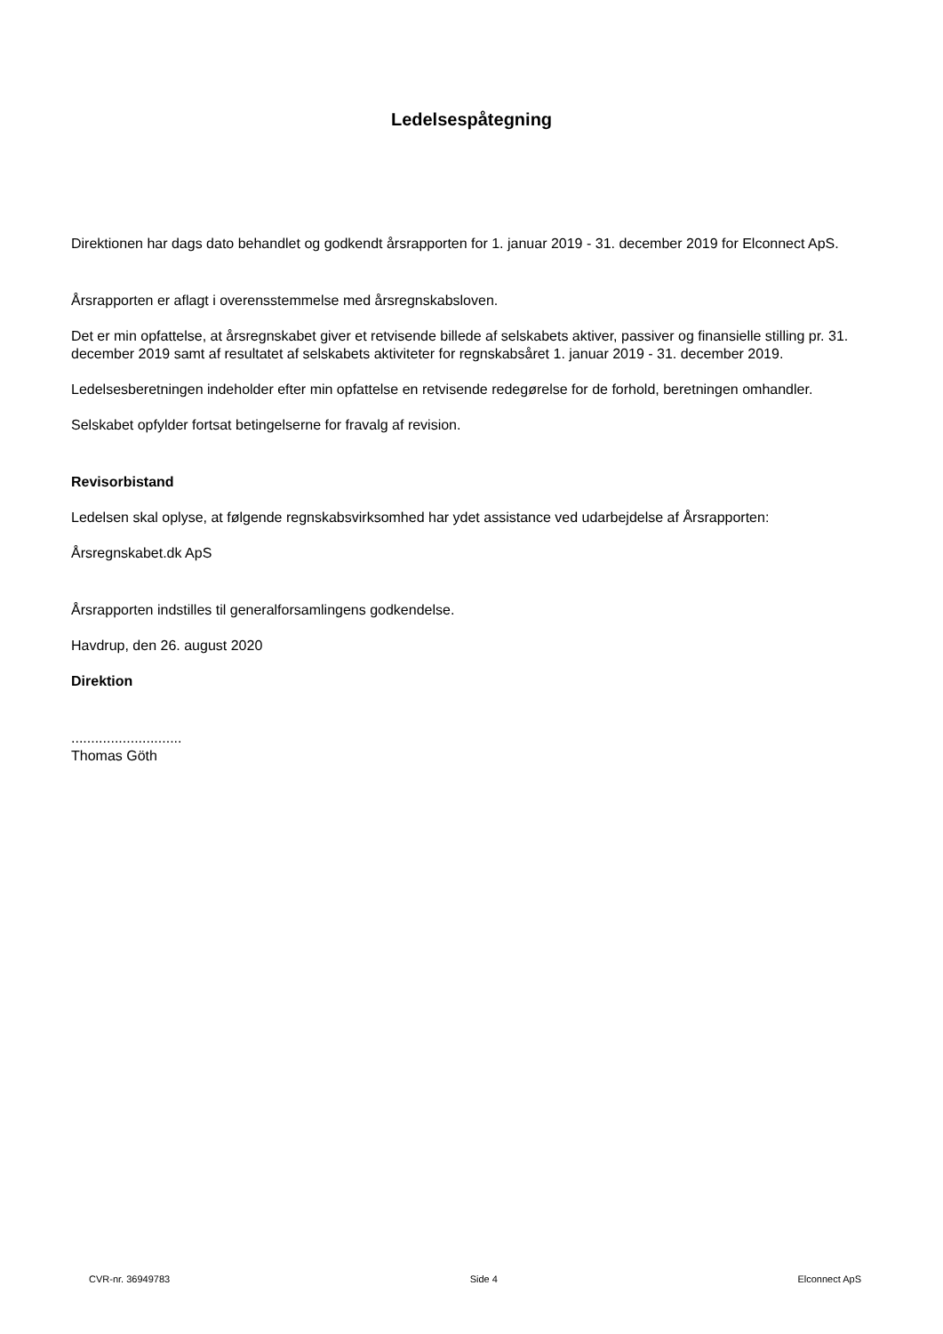Ledelsespåtegning
Direktionen har dags dato behandlet og godkendt årsrapporten for 1. januar 2019 - 31. december 2019 for Elconnect ApS.
Årsrapporten er aflagt i overensstemmelse med årsregnskabsloven.
Det er min opfattelse, at årsregnskabet giver et retvisende billede af selskabets aktiver, passiver og finansielle stilling pr. 31. december 2019 samt af resultatet af selskabets aktiviteter for regnskabsåret 1. januar 2019 - 31. december 2019.
Ledelsesberetningen indeholder efter min opfattelse en retvisende redegørelse for de forhold, beretningen omhandler.
Selskabet opfylder fortsat betingelserne for fravalg af revision.
Revisorbistand
Ledelsen skal oplyse, at følgende regnskabsvirksomhed har ydet assistance ved udarbejdelse af Årsrapporten:
Årsregnskabet.dk ApS
Årsrapporten indstilles til generalforsamlingens godkendelse.
Havdrup, den 26. august 2020
Direktion
............................
Thomas Göth
CVR-nr. 36949783 Side 4 Elconnect ApS